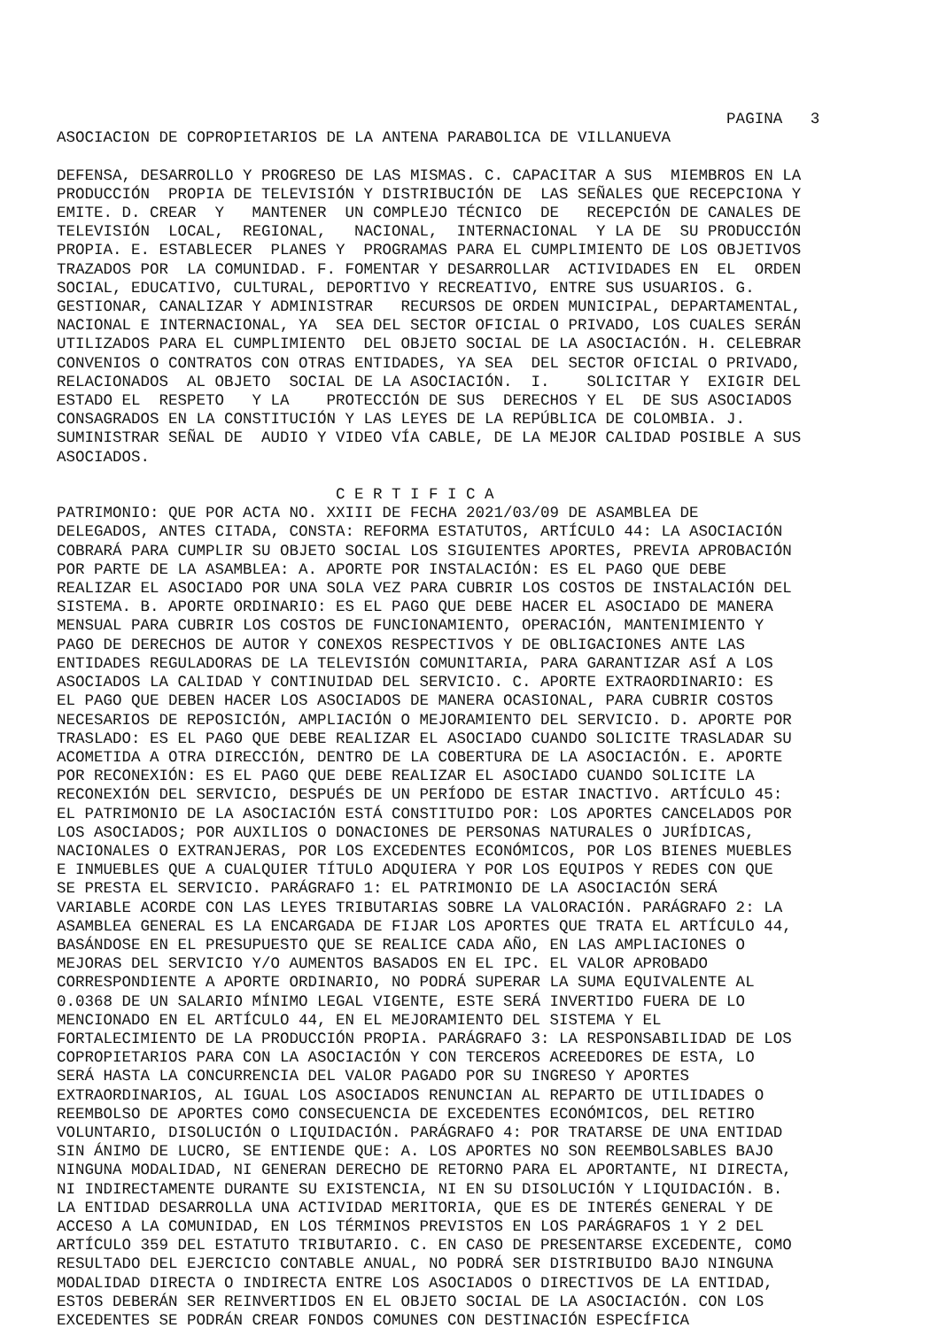PAGINA   3
ASOCIACION DE COPROPIETARIOS DE LA ANTENA PARABOLICA DE VILLANUEVA

DEFENSA, DESARROLLO Y PROGRESO DE LAS MISMAS. C. CAPACITAR A SUS  MIEMBROS EN LA
PRODUCCIÓN  PROPIA DE TELEVISIÓN Y DISTRIBUCIÓN DE  LAS SEÑALES QUE RECEPCIONA Y
EMITE. D. CREAR  Y   MANTENER  UN COMPLEJO TÉCNICO  DE   RECEPCIÓN DE CANALES DE
TELEVISIÓN  LOCAL,  REGIONAL,   NACIONAL,  INTERNACIONAL  Y LA DE  SU PRODUCCIÓN
PROPIA. E. ESTABLECER  PLANES Y  PROGRAMAS PARA EL CUMPLIMIENTO DE LOS OBJETIVOS
TRAZADOS POR  LA COMUNIDAD. F. FOMENTAR Y DESARROLLAR  ACTIVIDADES EN  EL  ORDEN
SOCIAL, EDUCATIVO, CULTURAL, DEPORTIVO Y RECREATIVO, ENTRE SUS USUARIOS. G.
GESTIONAR, CANALIZAR Y ADMINISTRAR   RECURSOS DE ORDEN MUNICIPAL, DEPARTAMENTAL,
NACIONAL E INTERNACIONAL, YA  SEA DEL SECTOR OFICIAL O PRIVADO, LOS CUALES SERÁN
UTILIZADOS PARA EL CUMPLIMIENTO  DEL OBJETO SOCIAL DE LA ASOCIACIÓN. H. CELEBRAR
CONVENIOS O CONTRATOS CON OTRAS ENTIDADES, YA SEA  DEL SECTOR OFICIAL O PRIVADO,
RELACIONADOS  AL OBJETO  SOCIAL DE LA ASOCIACIÓN.  I.    SOLICITAR Y  EXIGIR DEL
ESTADO EL  RESPETO   Y LA    PROTECCIÓN DE SUS  DERECHOS Y EL  DE SUS ASOCIADOS
CONSAGRADOS EN LA CONSTITUCIÓN Y LAS LEYES DE LA REPÚBLICA DE COLOMBIA. J.
SUMINISTRAR SEÑAL DE  AUDIO Y VIDEO VÍA CABLE, DE LA MEJOR CALIDAD POSIBLE A SUS
ASOCIADOS.

                              C E R T I F I C A
PATRIMONIO: QUE POR ACTA NO. XXIII DE FECHA 2021/03/09 DE ASAMBLEA DE
DELEGADOS, ANTES CITADA, CONSTA: REFORMA ESTATUTOS, ARTÍCULO 44: LA ASOCIACIÓN
COBRARÁ PARA CUMPLIR SU OBJETO SOCIAL LOS SIGUIENTES APORTES, PREVIA APROBACIÓN
POR PARTE DE LA ASAMBLEA: A. APORTE POR INSTALACIÓN: ES EL PAGO QUE DEBE
REALIZAR EL ASOCIADO POR UNA SOLA VEZ PARA CUBRIR LOS COSTOS DE INSTALACIÓN DEL
SISTEMA. B. APORTE ORDINARIO: ES EL PAGO QUE DEBE HACER EL ASOCIADO DE MANERA
MENSUAL PARA CUBRIR LOS COSTOS DE FUNCIONAMIENTO, OPERACIÓN, MANTENIMIENTO Y
PAGO DE DERECHOS DE AUTOR Y CONEXOS RESPECTIVOS Y DE OBLIGACIONES ANTE LAS
ENTIDADES REGULADORAS DE LA TELEVISIÓN COMUNITARIA, PARA GARANTIZAR ASÍ A LOS
ASOCIADOS LA CALIDAD Y CONTINUIDAD DEL SERVICIO. C. APORTE EXTRAORDINARIO: ES
EL PAGO QUE DEBEN HACER LOS ASOCIADOS DE MANERA OCASIONAL, PARA CUBRIR COSTOS
NECESARIOS DE REPOSICIÓN, AMPLIACIÓN O MEJORAMIENTO DEL SERVICIO. D. APORTE POR
TRASLADO: ES EL PAGO QUE DEBE REALIZAR EL ASOCIADO CUANDO SOLICITE TRASLADAR SU
ACOMETIDA A OTRA DIRECCIÓN, DENTRO DE LA COBERTURA DE LA ASOCIACIÓN. E. APORTE
POR RECONEXIÓN: ES EL PAGO QUE DEBE REALIZAR EL ASOCIADO CUANDO SOLICITE LA
RECONEXIÓN DEL SERVICIO, DESPUÉS DE UN PERÍODO DE ESTAR INACTIVO. ARTÍCULO 45:
EL PATRIMONIO DE LA ASOCIACIÓN ESTÁ CONSTITUIDO POR: LOS APORTES CANCELADOS POR
LOS ASOCIADOS; POR AUXILIOS O DONACIONES DE PERSONAS NATURALES O JURÍDICAS,
NACIONALES O EXTRANJERAS, POR LOS EXCEDENTES ECONÓMICOS, POR LOS BIENES MUEBLES
E INMUEBLES QUE A CUALQUIER TÍTULO ADQUIERA Y POR LOS EQUIPOS Y REDES CON QUE
SE PRESTA EL SERVICIO. PARÁGRAFO 1: EL PATRIMONIO DE LA ASOCIACIÓN SERÁ
VARIABLE ACORDE CON LAS LEYES TRIBUTARIAS SOBRE LA VALORACIÓN. PARÁGRAFO 2: LA
ASAMBLEA GENERAL ES LA ENCARGADA DE FIJAR LOS APORTES QUE TRATA EL ARTÍCULO 44,
BASÁNDOSE EN EL PRESUPUESTO QUE SE REALICE CADA AÑO, EN LAS AMPLIACIONES O
MEJORAS DEL SERVICIO Y/O AUMENTOS BASADOS EN EL IPC. EL VALOR APROBADO
CORRESPONDIENTE A APORTE ORDINARIO, NO PODRÁ SUPERAR LA SUMA EQUIVALENTE AL
0.0368 DE UN SALARIO MÍNIMO LEGAL VIGENTE, ESTE SERÁ INVERTIDO FUERA DE LO
MENCIONADO EN EL ARTÍCULO 44, EN EL MEJORAMIENTO DEL SISTEMA Y EL
FORTALECIMIENTO DE LA PRODUCCIÓN PROPIA. PARÁGRAFO 3: LA RESPONSABILIDAD DE LOS
COPROPIETARIOS PARA CON LA ASOCIACIÓN Y CON TERCEROS ACREEDORES DE ESTA, LO
SERÁ HASTA LA CONCURRENCIA DEL VALOR PAGADO POR SU INGRESO Y APORTES
EXTRAORDINARIOS, AL IGUAL LOS ASOCIADOS RENUNCIAN AL REPARTO DE UTILIDADES O
REEMBOLSO DE APORTES COMO CONSECUENCIA DE EXCEDENTES ECONÓMICOS, DEL RETIRO
VOLUNTARIO, DISOLUCIÓN O LIQUIDACIÓN. PARÁGRAFO 4: POR TRATARSE DE UNA ENTIDAD
SIN ÁNIMO DE LUCRO, SE ENTIENDE QUE: A. LOS APORTES NO SON REEMBOLSABLES BAJO
NINGUNA MODALIDAD, NI GENERAN DERECHO DE RETORNO PARA EL APORTANTE, NI DIRECTA,
NI INDIRECTAMENTE DURANTE SU EXISTENCIA, NI EN SU DISOLUCIÓN Y LIQUIDACIÓN. B.
LA ENTIDAD DESARROLLA UNA ACTIVIDAD MERITORIA, QUE ES DE INTERÉS GENERAL Y DE
ACCESO A LA COMUNIDAD, EN LOS TÉRMINOS PREVISTOS EN LOS PARÁGRAFOS 1 Y 2 DEL
ARTÍCULO 359 DEL ESTATUTO TRIBUTARIO. C. EN CASO DE PRESENTARSE EXCEDENTE, COMO
RESULTADO DEL EJERCICIO CONTABLE ANUAL, NO PODRÁ SER DISTRIBUIDO BAJO NINGUNA
MODALIDAD DIRECTA O INDIRECTA ENTRE LOS ASOCIADOS O DIRECTIVOS DE LA ENTIDAD,
ESTOS DEBERÁN SER REINVERTIDOS EN EL OBJETO SOCIAL DE LA ASOCIACIÓN. CON LOS
EXCEDENTES SE PODRÁN CREAR FONDOS COMUNES CON DESTINACIÓN ESPECÍFICA